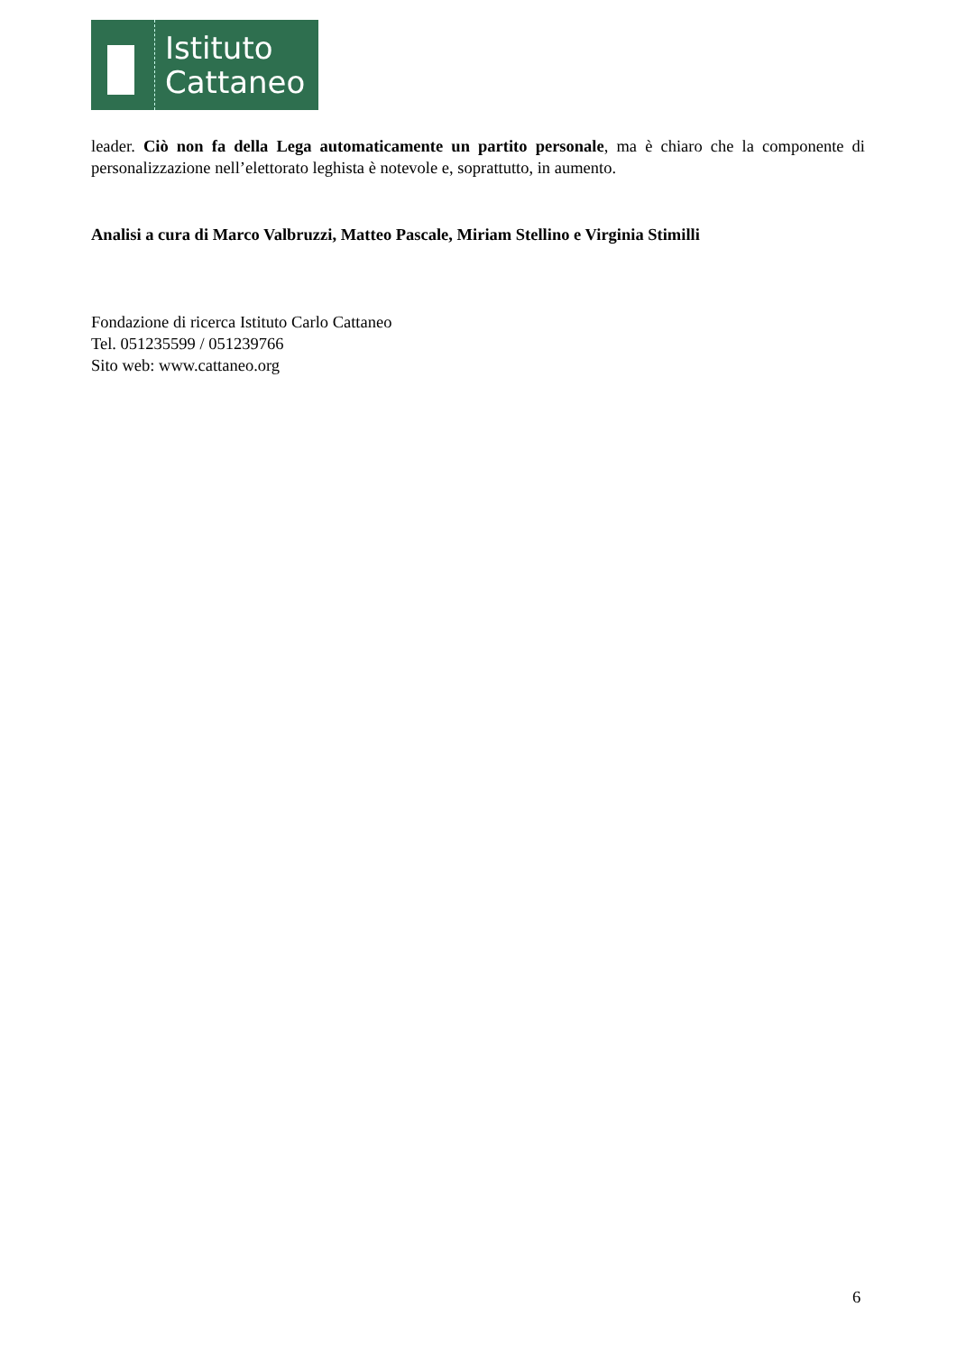Istituto
Cattaneo
leader. Ciò non fa della Lega automaticamente un partito personale, ma è chiaro che la componente di personalizzazione nell’elettorato leghista è notevole e, soprattutto, in aumento.
Analisi a cura di Marco Valbruzzi, Matteo Pascale, Miriam Stellino e Virginia Stimilli
Fondazione di ricerca Istituto Carlo Cattaneo
Tel. 051235599 / 051239766
Sito web: www.cattaneo.org
6